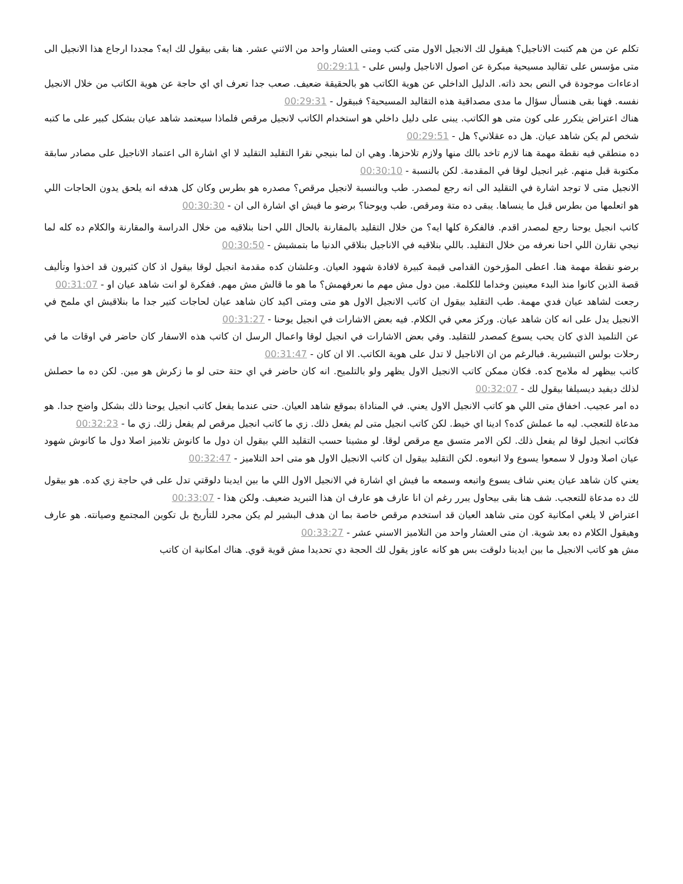تكلم عن من هم كتبت الاناجيل؟ هيقول لك الانجيل الاول متى كتب ومتى العشار واحد من الاثني عشر. هنا بقى بيقول لك ايه؟ مجددا ارجاع هذا الانجيل الى متى مؤسس على تقاليد مسيحية مبكرة عن اصول الاناجيل وليس على - 00:29:11
ادعاءات موجودة في النص بحد ذاته. الدليل الداخلي عن هوية الكاتب هو بالحقيقة ضعيف. صعب جدا تعرف اي اي حاجة عن هوية الكاتب من خلال الانجيل نفسه. فهنا بقى هنسأل سؤال ما مدى مصداقية هذه التقاليد المسيحية؟ فبيقول - 00:29:31
هناك اعتراض يتكرر على كون متى هو الكاتب. يبنى على دليل داخلي هو استخدام الكاتب لانجيل مرقص فلماذا سيعتمد شاهد عيان بشكل كبير على ما كتبه شخص لم يكن شاهد عيان. هل ده عقلاني؟ هل - 00:29:51
ده منطقي فيه نقطة مهمة هنا لازم تاخد بالك منها ولازم تلاحزها. وهي ان لما بنيجي نقرا التقليد التقليد لا اي اشارة الى اعتماد الاناجيل على مصادر سابقة مكتوبة قبل منهم. غير انجيل لوقا في المقدمة. لكن بالنسبة - 00:30:10
الانجيل متى لا توجد اشارة في التقليد الى انه رجع لمصدر. طب وبالنسبة لانجيل مرقص؟ مصدره هو بطرس وكان كل هدفه انه يلحق يدون الحاجات اللي هو اتعلمها من بطرس قبل ما ينساها. يبقى ده متة ومرقص. طب ويوحنا؟ برضو ما فيش اي اشارة الى ان - 00:30:30
كاتب انجيل يوحنا رجع لمصدر اقدم. فالفكرة كلها ايه؟ من خلال التقليد بالمقارنة بالحال اللي احنا بنلاقيه من خلال الدراسة والمقارنة والكلام ده كله لما نيجي نقارن اللي احنا نعرفه من خلال التقليد. باللي بنلاقيه في الاناجيل بنلاقي الدنيا ما بتمشيش - 00:30:50
برضو نقطة مهمة هنا. اعطى المؤرخون القدامى قيمة كبيرة لافادة شهود العيان. وعلشان كده مقدمة انجيل لوقا بيقول اذ كان كثيرون قد اخذوا وتأليف قصة الذين كانوا منذ البدء معينين وخداما للكلمة. مين دول مش مهم ما نعرفهمش؟ ما هو ما قالش مش مهم. ففكرة لو انت شاهد عيان او - 00:31:07
رجعت لشاهد عيان فدي مهمة. طب التقليد بيقول ان كاتب الانجيل الاول هو متى ومتى اكيد كان شاهد عيان لحاجات كتير جدا ما بنلاقيش اي ملمح في الانجيل يدل على انه كان شاهد عيان. وركز معي في الكلام. فيه بعض الاشارات في انجيل يوحنا - 00:31:27
عن التلميذ الذي كان يحب يسوع كمصدر للتقليد. وفي بعض الاشارات في انجيل لوقا واعمال الرسل ان كاتب هذه الاسفار كان حاضر في اوقات ما في رحلات بولس التبشيرية. فبالرغم من ان الاناجيل لا تدل على هوية الكاتب. الا ان كان - 00:31:47
كاتب بيظهر له ملامح كده. فكان ممكن كاتب الانجيل الاول يظهر ولو بالتلميح. انه كان حاضر في اي حتة حتى لو ما زكرش هو مين. لكن ده ما حصلش لذلك ديفيد ديسيلفا بيقول لك - 00:32:07
ده امر عجيب. اخفاق متى اللي هو كاتب الانجيل الاول يعني. في المناداة بموقع شاهد العيان. حتى عندما يفعل كاتب انجيل يوحنا ذلك بشكل واضح جدا. هو مدعاة للتعجب. ليه ما عملش كده؟ ادينا اي خيط. لكن كاتب انجيل متى لم يفعل ذلك. زي ما كاتب انجيل مرقص لم يفعل زلك. زي ما - 00:32:23
فكاتب انجيل لوقا لم يفعل ذلك. لكن الامر متسق مع مرقص لوقا. لو مشينا حسب التقليد اللي بيقول ان دول ما كانوش تلاميز اصلا دول ما كانوش شهود عيان اصلا ودول لا سمعوا يسوع ولا اتبعوه. لكن التقليد بيقول ان كاتب الانجيل الاول هو متى احد التلاميز - 00:32:47
يعني كان شاهد عيان يعني شاف يسوع واتبعه وسمعه ما فيش اي اشارة في الانجيل الاول اللي ما بين ايدينا دلوقتي تدل على في حاجة زي كده. هو بيقول لك ده مدعاة للتعجب. شف هنا بقى بيحاول يبرر رغم ان انا عارف هو عارف ان هذا التبريد ضعيف. ولكن هذا - 00:33:07
اعتراض لا يلغي امكانية كون متى شاهد العيان قد استخدم مرقص خاصة بما ان هدف البشير لم يكن مجرد للتأريخ بل تكوين المجتمع وصيانته. هو عارف وهيقول الكلام ده بعد شوية. ان متى العشار واحد من التلاميز الاسني عشر - 00:33:27
مش هو كاتب الانجيل ما بين ايدينا دلوقت بس هو كانه عاوز يقول لك الحجة دي تحديدا مش قوية قوي. هناك امكانية ان كاتب